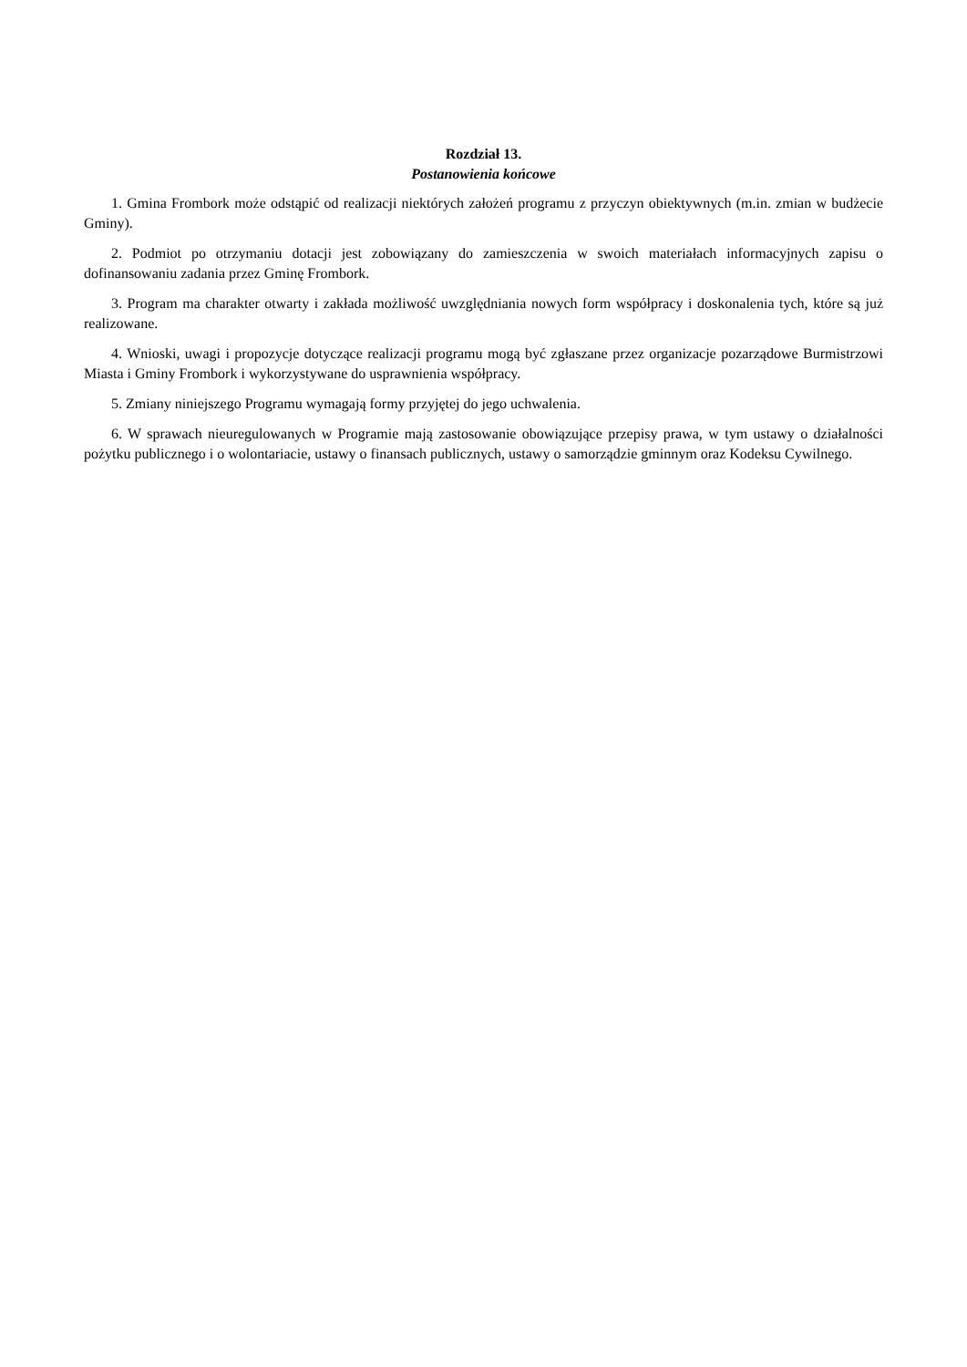Rozdział 13.
Postanowienia końcowe
1. Gmina Frombork może odstąpić od realizacji niektórych założeń programu z przyczyn obiektywnych (m.in. zmian w budżecie Gminy).
2. Podmiot po otrzymaniu dotacji jest zobowiązany do zamieszczenia w swoich materiałach informacyjnych zapisu o dofinansowaniu zadania przez Gminę Frombork.
3. Program ma charakter otwarty i zakłada możliwość uwzględniania nowych form współpracy i doskonalenia tych, które są już realizowane.
4. Wnioski, uwagi i propozycje dotyczące realizacji programu mogą być zgłaszane przez organizacje pozarządowe Burmistrzowi Miasta i Gminy Frombork i wykorzystywane do usprawnienia współpracy.
5. Zmiany niniejszego Programu wymagają formy przyjętej do jego uchwalenia.
6. W sprawach nieuregulowanych w Programie mają zastosowanie obowiązujące przepisy prawa, w tym ustawy o działalności pożytku publicznego i o wolontariacie, ustawy o finansach publicznych, ustawy o samorządzie gminnym oraz Kodeksu Cywilnego.